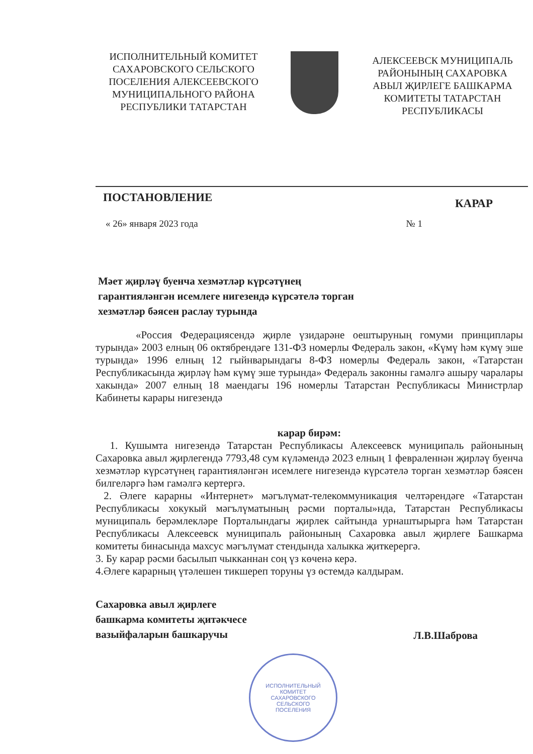ИСПОЛНИТЕЛЬНЫЙ КОМИТЕТ САХАРОВСКОГО СЕЛЬСКОГО ПОСЕЛЕНИЯ АЛЕКСЕЕВСКОГО МУНИЦИПАЛЬНОГО РАЙОНА РЕСПУБЛИКИ ТАТАРСТАН
АЛЕКСЕЕВСК МУНИЦИПАЛЬ РАЙОНЫНЫҢ САХАРОВКА АВЫЛ ҖИРЛЕГЕ БАШКАРМА КОМИТЕТЫ ТАТАРСТАН РЕСПУБЛИКАСЫ
ПОСТАНОВЛЕНИЕ КАРАР
« 26» января 2023 года № 1
Мәет җирләү буенча хезмәтләр күрсәтүнең
гарантияләнгән исемлеге нигезендә күрсәтелә торган
хезмәтләр бәясен раслау турында
«Россия Федерациясендә җирле үзидарәне оештыруның гомуми принциплары турында» 2003 елның 06 октябрендәге 131-ФЗ номерлы Федераль закон, «Күмү һәм күмү эше турында» 1996 елның 12 гыйнварындагы 8-ФЗ номерлы Федераль закон, «Татарстан Республикасында җирләү һәм күмү эше турында» Федераль законны гамәлгә ашыру чаралары хакында» 2007 елның 18 маендагы 196 номерлы Татарстан Республикасы Министрлар Кабинеты карары нигезендә
карар бирәм:
1. Кушымта нигезендә Татарстан Республикасы Алексеевск муниципаль районының Сахаровка авыл җирлегендә 7793,48 сум күләмендә 2023 елның 1 февраленнән җирләү буенча хезмәтләр күрсәтүнең гарантияләнгән исемлеге нигезендә күрсәтелә торган хезмәтләр бәясен билгеләргә һәм гамәлгә кертергә.
2. Әлеге карарны «Интернет» мәгълүмат-телекоммуникация челтәрендәге «Татарстан Республикасы хокукый мәгълүматының рәсми порталы»нда, Татарстан Республикасы муниципаль берәмлекләре Порталындагы җирлек сайтында урнаштырырга һәм Татарстан Республикасы Алексеевск муниципаль районының Сахаровка авыл җирлеге Башкарма комитеты бинасында махсус мәгълүмат стендында халыкка җиткерергә.
3. Бу карар рәсми басылып чыкканнан соң үз көченә керә.
4.Әлеге карарның үтәлешен тикшереп торуны үз өстемдә калдырам.
Сахаровка авыл җирлеге
башкарма комитеты җитәкчесе
вазыйфаларын башкаручы Л.В.Шаброва
ИСПОЛНИТЕЛЬНЫЙ
КОМИТЕТ
САХАРОВСКОГО
СЕЛЬСКОГО
ПОСЕЛЕНИЯ